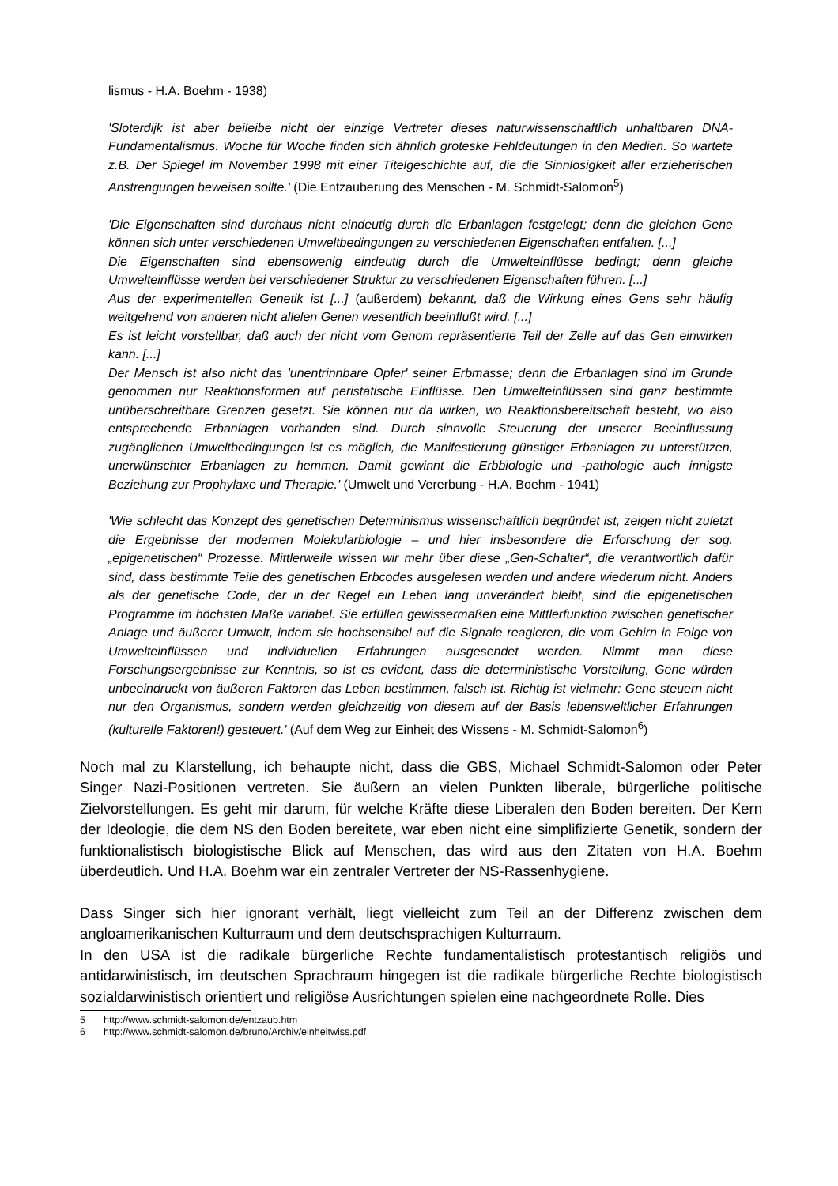lismus - H.A. Boehm - 1938)
'Sloterdijk ist aber beileibe nicht der einzige Vertreter dieses naturwissenschaftlich unhaltbaren DNA-Fundamentalismus. Woche für Woche finden sich ähnlich groteske Fehldeutungen in den Medien. So wartete z.B. Der Spiegel im November 1998 mit einer Titelgeschichte auf, die die Sinnlosigkeit aller erzieherischen Anstrengungen beweisen sollte.' (Die Entzauberung des Menschen - M. Schmidt-Salomon<sup>5</sup>)
'Die Eigenschaften sind durchaus nicht eindeutig durch die Erbanlagen festgelegt; denn die gleichen Gene können sich unter verschiedenen Umweltbedingungen zu verschiedenen Eigenschaften entfalten. [...]
Die Eigenschaften sind ebensowenig eindeutig durch die Umwelteinflüsse bedingt; denn gleiche Umwelteinflüsse werden bei verschiedener Struktur zu verschiedenen Eigenschaften führen. [...]
Aus der experimentellen Genetik ist [...] (außerdem) bekannt, daß die Wirkung eines Gens sehr häufig weitgehend von anderen nicht allelen Genen wesentlich beeinflußt wird. [...]
Es ist leicht vorstellbar, daß auch der nicht vom Genom repräsentierte Teil der Zelle auf das Gen einwirken kann. [...]
Der Mensch ist also nicht das 'unentrinnbare Opfer' seiner Erbmasse; denn die Erbanlagen sind im Grunde genommen nur Reaktionsformen auf peristatische Einflüsse. Den Umwelteinflüssen sind ganz bestimmte unüberschreitbare Grenzen gesetzt. Sie können nur da wirken, wo Reaktionsbereitschaft besteht, wo also entsprechende Erbanlagen vorhanden sind. Durch sinnvolle Steuerung der unserer Beeinflussung zugänglichen Umweltbedingungen ist es möglich, die Manifestierung günstiger Erbanlagen zu unterstützen, unerwünschter Erbanlagen zu hemmen. Damit gewinnt die Erbbiologie und -pathologie auch innigste Beziehung zur Prophylaxe und Therapie.' (Umwelt und Vererbung - H.A. Boehm - 1941)
'Wie schlecht das Konzept des genetischen Determinismus wissenschaftlich begründet ist, zeigen nicht zuletzt die Ergebnisse der modernen Molekularbiologie – und hier insbesondere die Erforschung der sog. „epigenetischen“ Prozesse. Mittlerweile wissen wir mehr über diese „Gen-Schalter“, die verantwortlich dafür sind, dass bestimmte Teile des genetischen Erbcodes ausgelesen werden und andere wiederum nicht. Anders als der genetische Code, der in der Regel ein Leben lang unverändert bleibt, sind die epigenetischen Programme im höchsten Maße variabel. Sie erfüllen gewissermaßen eine Mittlerfunktion zwischen genetischer Anlage und äußerer Umwelt, indem sie hochsensibel auf die Signale reagieren, die vom Gehirn in Folge von Umwelteinflüssen und individuellen Erfahrungen ausgesendet werden. Nimmt man diese Forschungsergebnisse zur Kenntnis, so ist es evident, dass die deterministische Vorstellung, Gene würden unbeeindruckt von äußeren Faktoren das Leben bestimmen, falsch ist. Richtig ist vielmehr: Gene steuern nicht nur den Organismus, sondern werden gleichzeitig von diesem auf der Basis lebensweltlicher Erfahrungen (kulturelle Faktoren!) gesteuert.' (Auf dem Weg zur Einheit des Wissens - M. Schmidt-Salomon<sup>6</sup>)
Noch mal zu Klarstellung, ich behaupte nicht, dass die GBS, Michael Schmidt-Salomon oder Peter Singer Nazi-Positionen vertreten. Sie äußern an vielen Punkten liberale, bürgerliche politische Zielvorstellungen. Es geht mir darum, für welche Kräfte diese Liberalen den Boden bereiten. Der Kern der Ideologie, die dem NS den Boden bereitete, war eben nicht eine simplifizierte Genetik, sondern der funktionalistisch biologistische Blick auf Menschen, das wird aus den Zitaten von H.A. Boehm überdeutlich. Und H.A. Boehm war ein zentraler Vertreter der NS-Rassenhygiene.
Dass Singer sich hier ignorant verhält, liegt vielleicht zum Teil an der Differenz zwischen dem angloamerikanischen Kulturraum und dem deutschsprachigen Kulturraum.
In den USA ist die radikale bürgerliche Rechte fundamentalistisch protestantisch religiös und antidarwinistisch, im deutschen Sprachraum hingegen ist die radikale bürgerliche Rechte biologistisch sozialdarwinistisch orientiert und religiöse Ausrichtungen spielen eine nachgeordnete Rolle. Dies
5 http://www.schmidt-salomon.de/entzaub.htm
6 http://www.schmidt-salomon.de/bruno/Archiv/einheitwiss.pdf